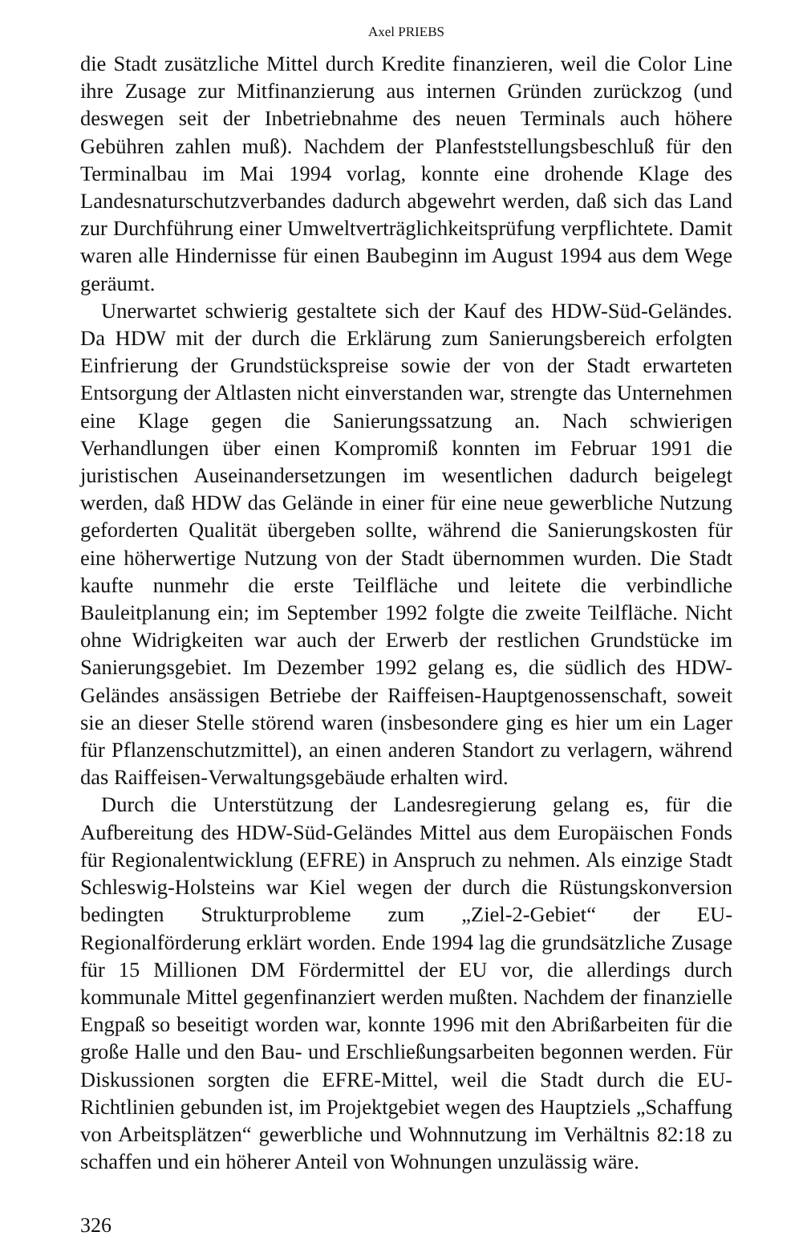Axel PRIEBS
die Stadt zusätzliche Mittel durch Kredite finanzieren, weil die Color Line ihre Zusage zur Mitfinanzierung aus internen Gründen zurückzog (und deswegen seit der Inbetriebnahme des neuen Terminals auch höhere Gebühren zahlen muß). Nachdem der Planfeststellungsbeschluß für den Terminalbau im Mai 1994 vorlag, konnte eine drohende Klage des Landesnaturschutzverbandes dadurch abgewehrt werden, daß sich das Land zur Durchführung einer Umweltverträglichkeitsprüfung verpflichtete. Damit waren alle Hindernisse für einen Baubeginn im August 1994 aus dem Wege geräumt.
Unerwartet schwierig gestaltete sich der Kauf des HDW-Süd-Geländes. Da HDW mit der durch die Erklärung zum Sanierungsbereich erfolgten Einfrierung der Grundstückspreise sowie der von der Stadt erwarteten Entsorgung der Altlasten nicht einverstanden war, strengte das Unternehmen eine Klage gegen die Sanierungssatzung an. Nach schwierigen Verhandlungen über einen Kompromiß konnten im Februar 1991 die juristischen Auseinandersetzungen im wesentlichen dadurch beigelegt werden, daß HDW das Gelände in einer für eine neue gewerbliche Nutzung geforderten Qualität übergeben sollte, während die Sanierungskosten für eine höherwertige Nutzung von der Stadt übernommen wurden. Die Stadt kaufte nunmehr die erste Teilfläche und leitete die verbindliche Bauleitplanung ein; im September 1992 folgte die zweite Teilfläche. Nicht ohne Widrigkeiten war auch der Erwerb der restlichen Grundstücke im Sanierungsgebiet. Im Dezember 1992 gelang es, die südlich des HDW-Geländes ansässigen Betriebe der Raiffeisen-Hauptgenossenschaft, soweit sie an dieser Stelle störend waren (insbesondere ging es hier um ein Lager für Pflanzenschutzmittel), an einen anderen Standort zu verlagern, während das Raiffeisen-Verwaltungsgebäude erhalten wird.
Durch die Unterstützung der Landesregierung gelang es, für die Aufbereitung des HDW-Süd-Geländes Mittel aus dem Europäischen Fonds für Regionalentwicklung (EFRE) in Anspruch zu nehmen. Als einzige Stadt Schleswig-Holsteins war Kiel wegen der durch die Rüstungskonversion bedingten Strukturprobleme zum „Ziel-2-Gebiet“ der EU-Regionalförderung erklärt worden. Ende 1994 lag die grundsätzliche Zusage für 15 Millionen DM Fördermittel der EU vor, die allerdings durch kommunale Mittel gegenfinanziert werden mußten. Nachdem der finanzielle Engpaß so beseitigt worden war, konnte 1996 mit den Abrißarbeiten für die große Halle und den Bau- und Erschließungsarbeiten begonnen werden. Für Diskussionen sorgten die EFRE-Mittel, weil die Stadt durch die EU-Richtlinien gebunden ist, im Projektgebiet wegen des Hauptziels „Schaffung von Arbeitsplätzen“ gewerbliche und Wohnnutzung im Verhältnis 82:18 zu schaffen und ein höherer Anteil von Wohnungen unzulässig wäre.
326